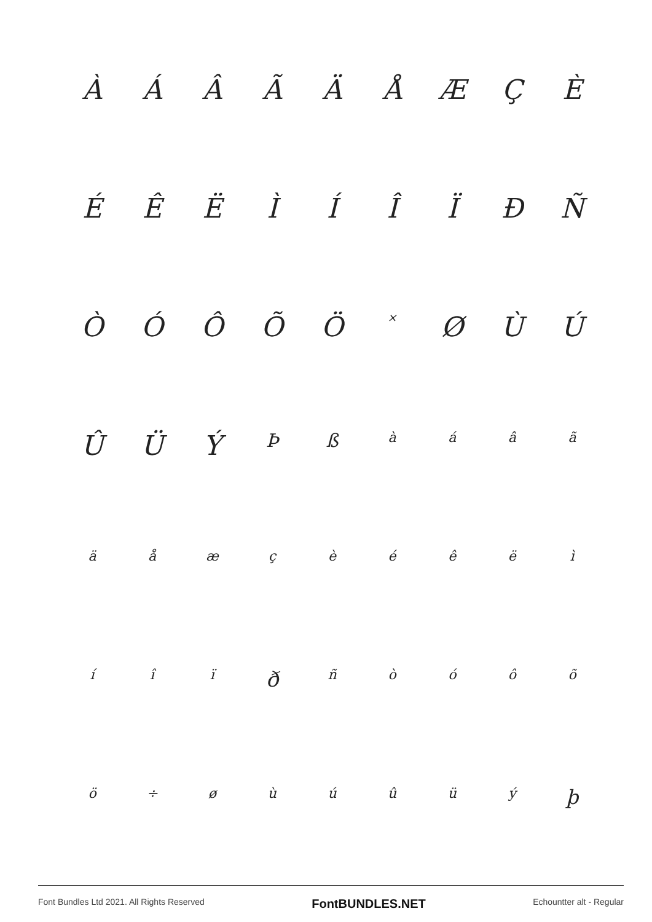À Á Â Ã Ä Å Æ Ç È
É Ê Ë Ì Í Î Ï Ð Ñ
Ò Ó Ô Õ Ö × Ø Ù Ú
Û Ü Ý Þ ß à á â ã
ä å æ ç è é ê ë ì
í î ï ð ñ ò ó ô õ
ö ÷ ø ù ú û ü ý þ
Font Bundles Ltd 2021. All Rights Reserved FontBUNDLES.NET Echountter alt - Regular